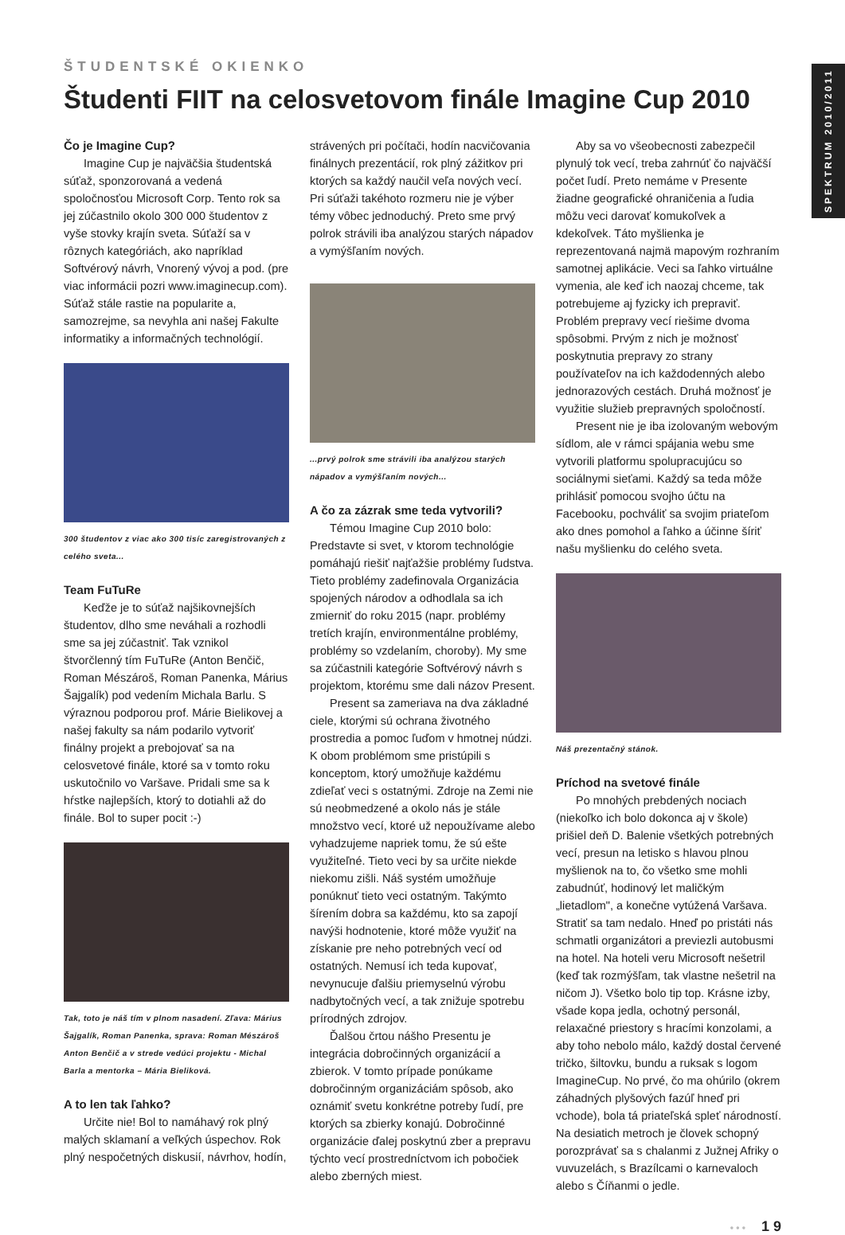SPEKTRUM 2010/2011
ŠTUDENTSKÉ OKIENKO
Študenti FIIT na celosvetovom finále Imagine Cup 2010
Čo je Imagine Cup?
Imagine Cup je najväčšia študentská súťaž, sponzorovaná a vedená spoločnosťou Microsoft Corp. Tento rok sa jej zúčastnilo okolo 300 000 študentov z vyše stovky krajín sveta. Súťaží sa v rôznych kategóriách, ako napríklad Softvérový návrh, Vnorený vývoj a pod. (pre viac informácii pozri www.imaginecup.com). Súťaž stále rastie na popularite a, samozrejme, sa nevyhla ani našej Fakulte informatiky a informačných technológií.
300 študentov z viac ako 300 tisíc zaregistrovaných z celého sveta...
Team FuTuRe
Keďže je to súťaž najšikovnejších študentov, dlho sme neváhali a rozhodli sme sa jej zúčastniť. Tak vznikol štvorčlenný tím FuTuRe (Anton Benčič, Roman Mészároš, Roman Panenka, Márius Šajgalík) pod vedením Michala Barlu. S výraznou podporou prof. Márie Bielikovej a našej fakulty sa nám podarilo vytvoriť finálny projekt a prebojovať sa na celosvetové finále, ktoré sa v tomto roku uskutočnilo vo Varšave. Pridali sme sa k hŕstke najlepších, ktorý to dotiahli až do finále. Bol to super pocit :-)
Tak, toto je náš tím v plnom nasadení. Zľava: Márius Šajgalík, Roman Panenka, sprava: Roman Mészároš Anton Benčič a v strede vedúci projektu - Michal Barla a mentorka – Mária Bieliková.
A to len tak ľahko?
Určite nie! Bol to namáhavý rok plný malých sklamaní a veľkých úspechov. Rok plný nespočetných diskusií, návrhov, hodín,
strávených pri počítači, hodín nacvičovania finálnych prezentácií, rok plný zážitkov pri ktorých sa každý naučil veľa nových vecí. Pri súťaži takéhoto rozmeru nie je výber témy vôbec jednoduchý. Preto sme prvý polrok strávili iba analýzou starých nápadov a vymýšľaním nových.
...prvý polrok sme strávili iba analýzou starých nápadov a vymýšľaním nových...
A čo za zázrak sme teda vytvorili?
Témou Imagine Cup 2010 bolo: Predstavte si svet, v ktorom technológie pomáhajú riešiť najťažšie problémy ľudstva. Tieto problémy zadefinovala Organizácia spojených národov a odhodlala sa ich zmierniť do roku 2015 (napr. problémy tretích krajín, environmentálne problémy, problémy so vzdelaním, choroby). My sme sa zúčastnili kategórie Softvérový návrh s projektom, ktorému sme dali názov Present.
Present sa zameriava na dva základné ciele, ktorými sú ochrana životného prostredia a pomoc ľuďom v hmotnej núdzi. K obom problémom sme pristúpili s konceptom, ktorý umožňuje každému zdieľať veci s ostatnými. Zdroje na Zemi nie sú neobmedzené a okolo nás je stále množstvo vecí, ktoré už nepoužívame alebo vyhadzujeme napriek tomu, že sú ešte využiteľné. Tieto veci by sa určite niekde niekomu zišli. Náš systém umožňuje ponúknuť tieto veci ostatným. Takýmto šírením dobra sa každému, kto sa zapojí navýši hodnotenie, ktoré môže využiť na získanie pre neho potrebných vecí od ostatných. Nemusí ich teda kupovať, nevynucuje ďalšiu priemyselnú výrobu nadbytočných vecí, a tak znižuje spotrebu prírodných zdrojov.
Ďalšou črtou nášho Presentu je integrácia dobročinných organizácií a zbierok. V tomto prípade ponúkame dobročinným organizáciám spôsob, ako oznámiť svetu konkrétne potreby ľudí, pre ktorých sa zbierky konajú. Dobročinné organizácie ďalej poskytnú zber a prepravu týchto vecí prostredníctvom ich pobočiek alebo zberných miest.
Aby sa vo všeobecnosti zabezpečil plynulý tok vecí, treba zahrnúť čo najväčší počet ľudí. Preto nemáme v Presente žiadne geografické ohraničenia a ľudia môžu veci darovať komukoľvek a kdekoľvek. Táto myšlienka je reprezentovaná najmä mapovým rozhraním samotnej aplikácie. Veci sa ľahko virtuálne vymenia, ale keď ich naozaj chceme, tak potrebujeme aj fyzicky ich prepraviť. Problém prepravy vecí riešime dvoma spôsobmi. Prvým z nich je možnosť poskytnutia prepravy zo strany používateľov na ich každodenných alebo jednorazových cestách. Druhá možnosť je využitie služieb prepravných spoločností.
Present nie je iba izolovaným webovým sídlom, ale v rámci spájania webu sme vytvorili platformu spolupracujúcu so sociálnymi sieťami. Každý sa teda môže prihlásiť pomocou svojho účtu na Facebooku, pochváliť sa svojim priateľom ako dnes pomohol a ľahko a účinne šíriť našu myšlienku do celého sveta.
Náš prezentačný stánok.
Príchod na svetové finále
Po mnohých prebdených nociach (niekoľko ich bolo dokonca aj v škole) prišiel deň D. Balenie všetkých potrebných vecí, presun na letisko s hlavou plnou myšlienok na to, čo všetko sme mohli zabudnúť, hodinový let maličkým „lietadlom", a konečne vytúžená Varšava. Stratiť sa tam nedalo. Hneď po pristáti nás schmatli organizátori a previezli autobusmi na hotel. Na hoteli veru Microsoft nešetril (keď tak rozmýšľam, tak vlastne nešetril na ničom J). Všetko bolo tip top. Krásne izby, všade kopa jedla, ochotný personál, relaxačné priestory s hracími konzolami, a aby toho nebolo málo, každý dostal červené tričko, šiltovku, bundu a ruksak s logom ImagineCup. No prvé, čo ma ohúrilo (okrem záhadných plyšových fazúľ hneď pri vchode), bola tá priateľská spleť národností. Na desiatich metroch je človek schopný porozprávať sa s chalanmi z Južnej Afriky o vuvuzelách, s Brazílcami o karnevaloch alebo s Číňanmi o jedle.
• • • 1 9